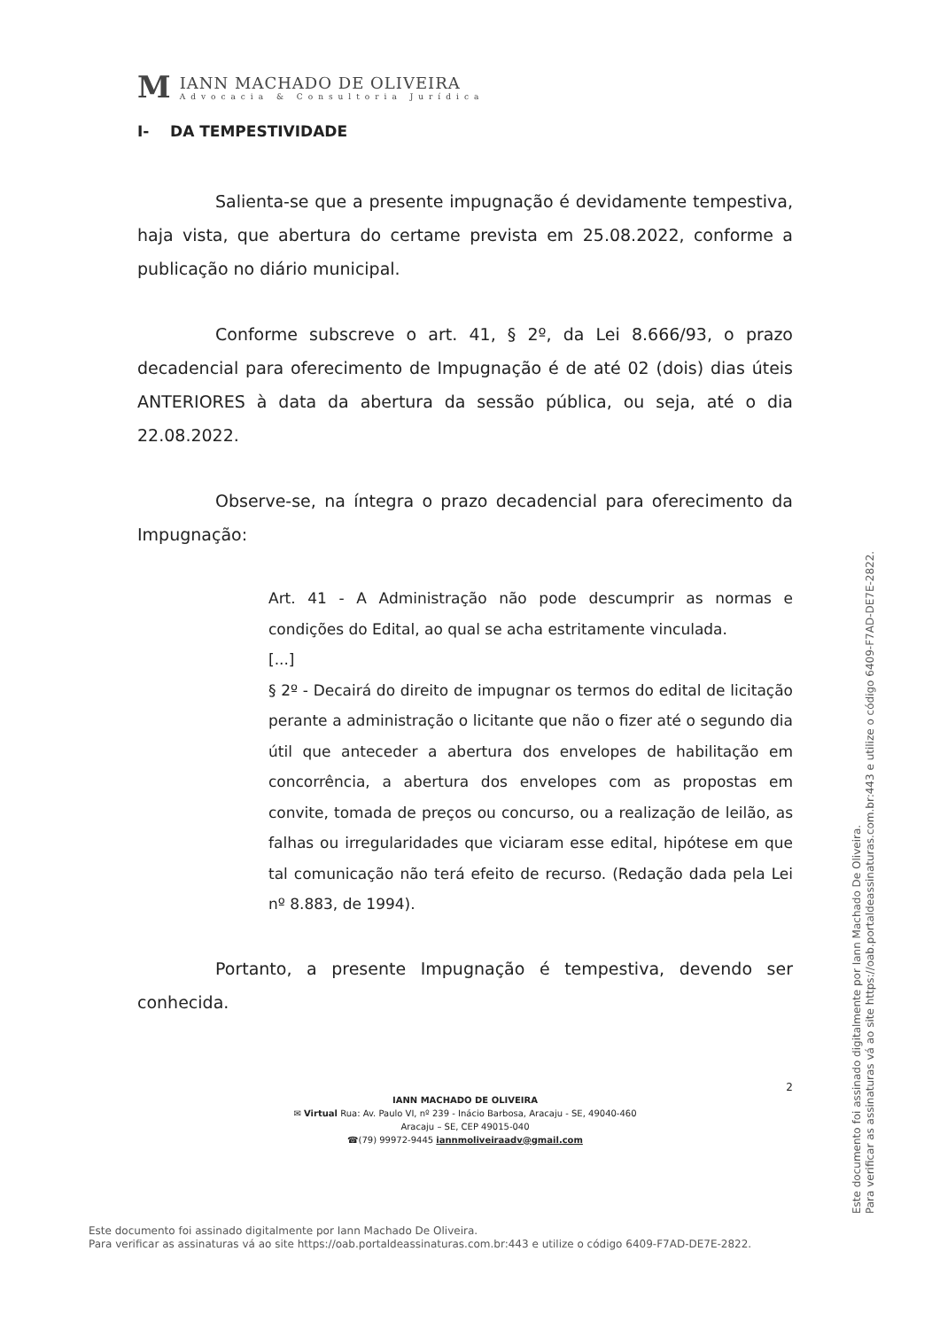M
IANN MACHADO DE OLIVEIRA
Advocacia & Consultoria Jurídica
I- DA TEMPESTIVIDADE
Salienta-se que a presente impugnação é devidamente tempestiva, haja vista, que abertura do certame prevista em 25.08.2022, conforme a publicação no diário municipal.
Conforme subscreve o art. 41, § 2º, da Lei 8.666/93, o prazo decadencial para oferecimento de Impugnação é de até 02 (dois) dias úteis ANTERIORES à data da abertura da sessão pública, ou seja, até o dia 22.08.2022.
Observe-se, na íntegra o prazo decadencial para oferecimento da Impugnação:
Art. 41 - A Administração não pode descumprir as normas e condições do Edital, ao qual se acha estritamente vinculada.
[...]
§ 2º - Decairá do direito de impugnar os termos do edital de licitação perante a administração o licitante que não o fizer até o segundo dia útil que anteceder a abertura dos envelopes de habilitação em concorrência, a abertura dos envelopes com as propostas em convite, tomada de preços ou concurso, ou a realização de leilão, as falhas ou irregularidades que viciaram esse edital, hipótese em que tal comunicação não terá efeito de recurso. (Redação dada pela Lei nº 8.883, de 1994).
Portanto, a presente Impugnação é tempestiva, devendo ser conhecida.
2
IANN MACHADO DE OLIVEIRA
✉ Virtual Rua: Av. Paulo VI, nº 239 - Inácio Barbosa, Aracaju - SE, 49040-460
Aracaju – SE, CEP 49015-040
☎(79) 99972-9445 iannmoliveiraadv@gmail.com
Este documento foi assinado digitalmente por Iann Machado De Oliveira.
Para verificar as assinaturas vá ao site https://oab.portaldeassinaturas.com.br:443 e utilize o código 6409-F7AD-DE7E-2822.
Este documento foi assinado digitalmente por Iann Machado De Oliveira.
Para verificar as assinaturas vá ao site https://oab.portaldeassinaturas.com.br:443 e utilize o código 6409-F7AD-DE7E-2822.